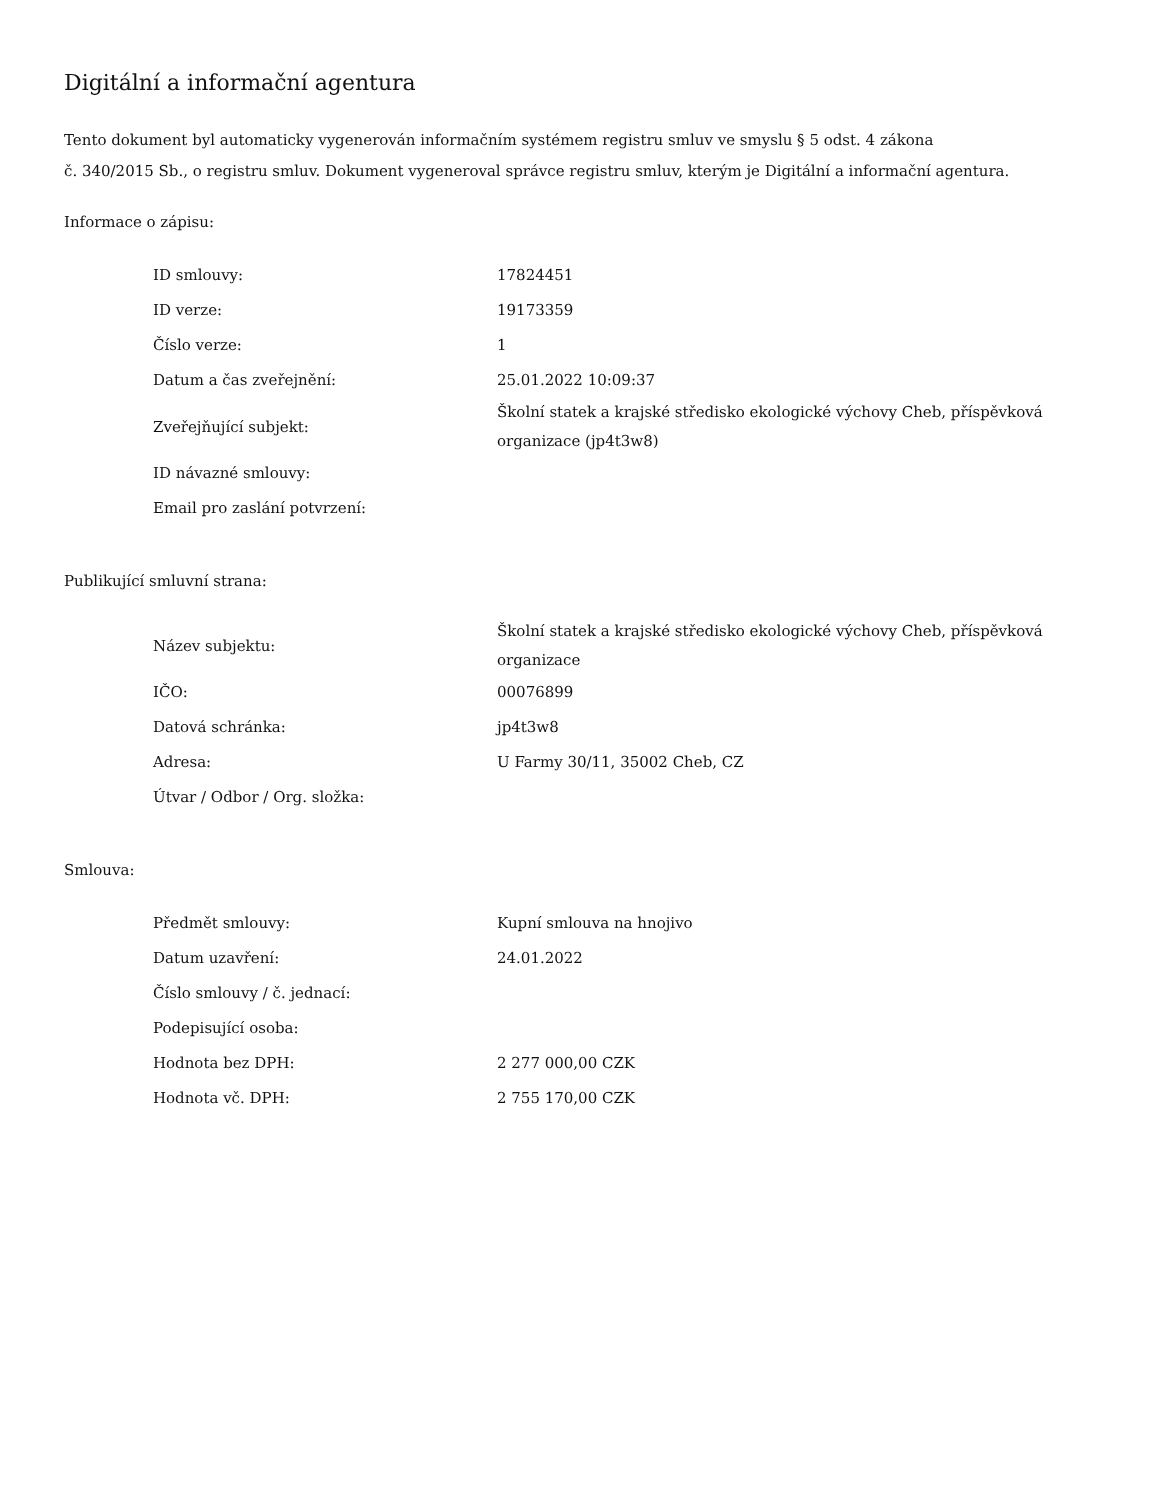Digitální a informační agentura
Tento dokument byl automaticky vygenerován informačním systémem registru smluv ve smyslu § 5 odst. 4 zákona
č. 340/2015 Sb., o registru smluv. Dokument vygeneroval správce registru smluv, kterým je Digitální a informační agentura.
Informace o zápisu:
| ID smlouvy: | 17824451 |
| ID verze: | 19173359 |
| Číslo verze: | 1 |
| Datum a čas zveřejnění: | 25.01.2022 10:09:37 |
| Zveřejňující subjekt: | Školní statek a krajské středisko ekologické výchovy Cheb, příspěvková organizace (jp4t3w8) |
| ID návazné smlouvy: | |
| Email pro zaslání potvrzení: | |
Publikující smluvní strana:
| Název subjektu: | Školní statek a krajské středisko ekologické výchovy Cheb, příspěvková organizace |
| IČO: | 00076899 |
| Datová schránka: | jp4t3w8 |
| Adresa: | U Farmy 30/11, 35002 Cheb, CZ |
| Útvar / Odbor / Org. složka: | |
Smlouva:
| Předmět smlouvy: | Kupní smlouva na hnojivo |
| Datum uzavření: | 24.01.2022 |
| Číslo smlouvy / č. jednací: | |
| Podepisující osoba: | |
| Hodnota bez DPH: | 2 277 000,00 CZK |
| Hodnota vč. DPH: | 2 755 170,00 CZK |